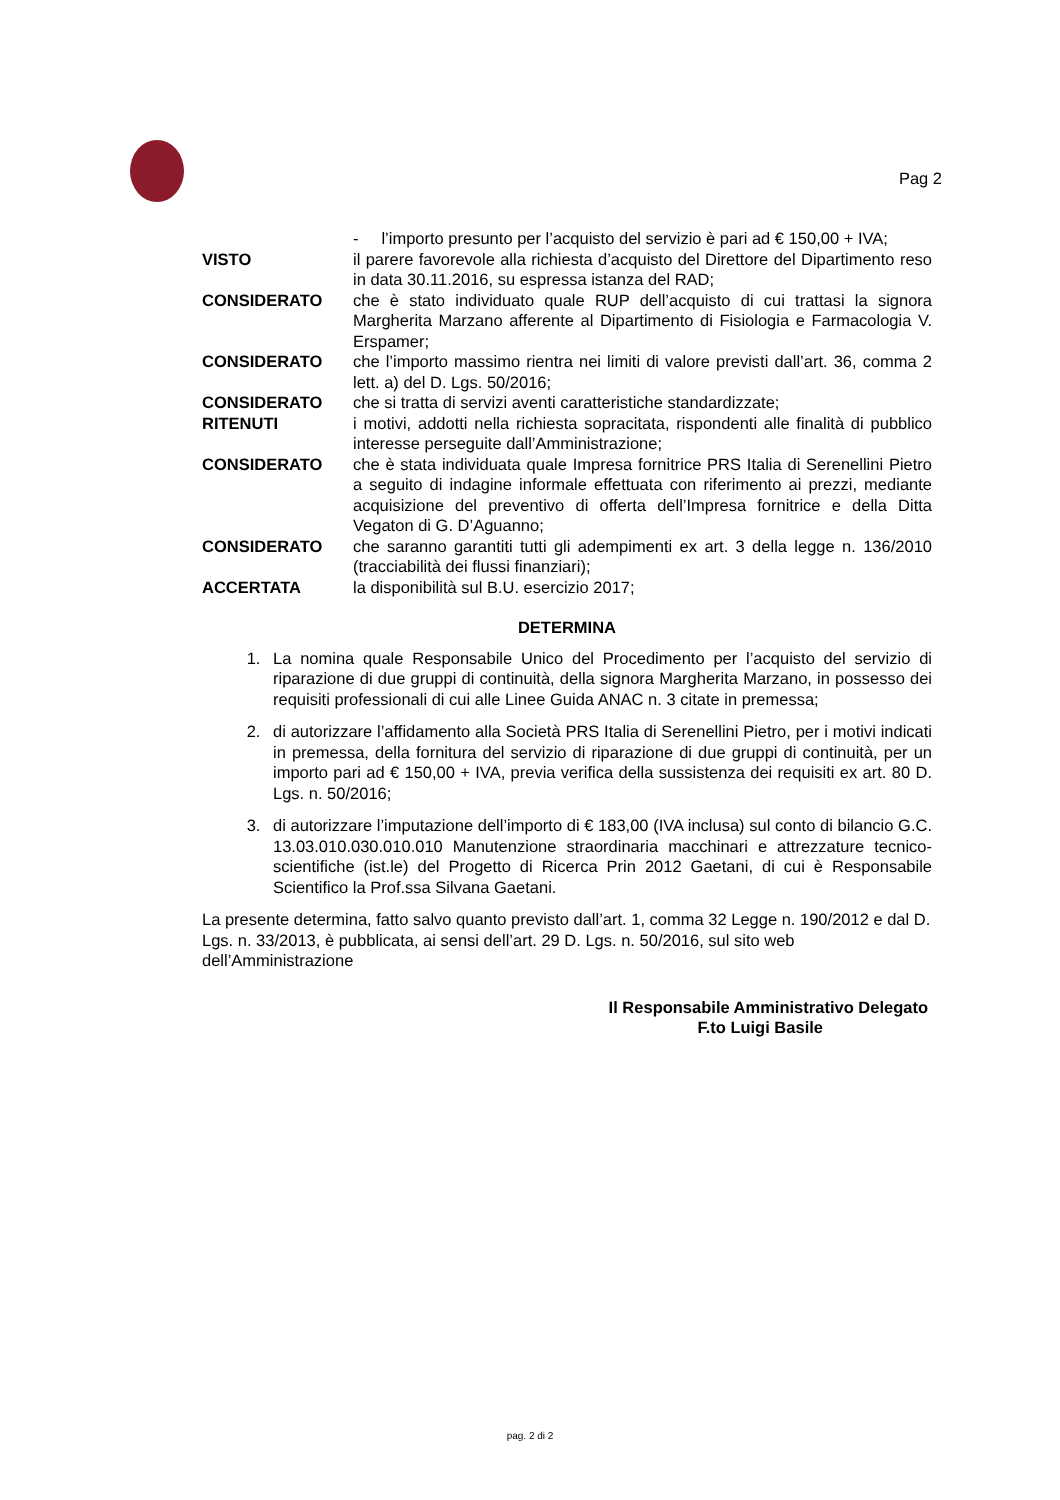Pag 2
- l’importo presunto per l’acquisto del servizio è pari ad € 150,00 + IVA;
VISTO il parere favorevole alla richiesta d’acquisto del Direttore del Dipartimento reso in data 30.11.2016, su espressa istanza del RAD;
CONSIDERATO che è stato individuato quale RUP dell’acquisto di cui trattasi la signora Margherita Marzano afferente al Dipartimento di Fisiologia e Farmacologia V. Erspamer;
CONSIDERATO che l’importo massimo rientra nei limiti di valore previsti dall’art. 36, comma 2 lett. a) del D. Lgs. 50/2016;
CONSIDERATO che si tratta di servizi aventi caratteristiche standardizzate;
RITENUTI i motivi, addotti nella richiesta sopracitata, rispondenti alle finalità di pubblico interesse perseguite dall’Amministrazione;
CONSIDERATO che è stata individuata quale Impresa fornitrice PRS Italia di Serenellini Pietro a seguito di indagine informale effettuata con riferimento ai prezzi, mediante acquisizione del preventivo di offerta dell’Impresa fornitrice e della Ditta Vegaton di G. D’Aguanno;
CONSIDERATO che saranno garantiti tutti gli adempimenti ex art. 3 della legge n. 136/2010 (tracciabilità dei flussi finanziari);
ACCERTATA la disponibilità sul B.U. esercizio 2017;
DETERMINA
1. La nomina quale Responsabile Unico del Procedimento per l’acquisto del servizio di riparazione di due gruppi di continuità, della signora Margherita Marzano, in possesso dei requisiti professionali di cui alle Linee Guida ANAC n. 3 citate in premessa;
2. di autorizzare l’affidamento alla Società PRS Italia di Serenellini Pietro, per i motivi indicati in premessa, della fornitura del servizio di riparazione di due gruppi di continuità, per un importo pari ad € 150,00 + IVA, previa verifica della sussistenza dei requisiti ex art. 80 D. Lgs. n. 50/2016;
3. di autorizzare l’imputazione dell’importo di € 183,00 (IVA inclusa) sul conto di bilancio G.C. 13.03.010.030.010.010 Manutenzione straordinaria macchinari e attrezzature tecnico-scientifiche (ist.le) del Progetto di Ricerca Prin 2012 Gaetani, di cui è Responsabile Scientifico la Prof.ssa Silvana Gaetani.
La presente determina, fatto salvo quanto previsto dall’art. 1, comma 32 Legge n. 190/2012 e dal D. Lgs. n. 33/2013, è pubblicata, ai sensi dell’art. 29 D. Lgs. n. 50/2016, sul sito web dell’Amministrazione
Il Responsabile Amministrativo Delegato
F.to Luigi Basile
pag. 2 di 2